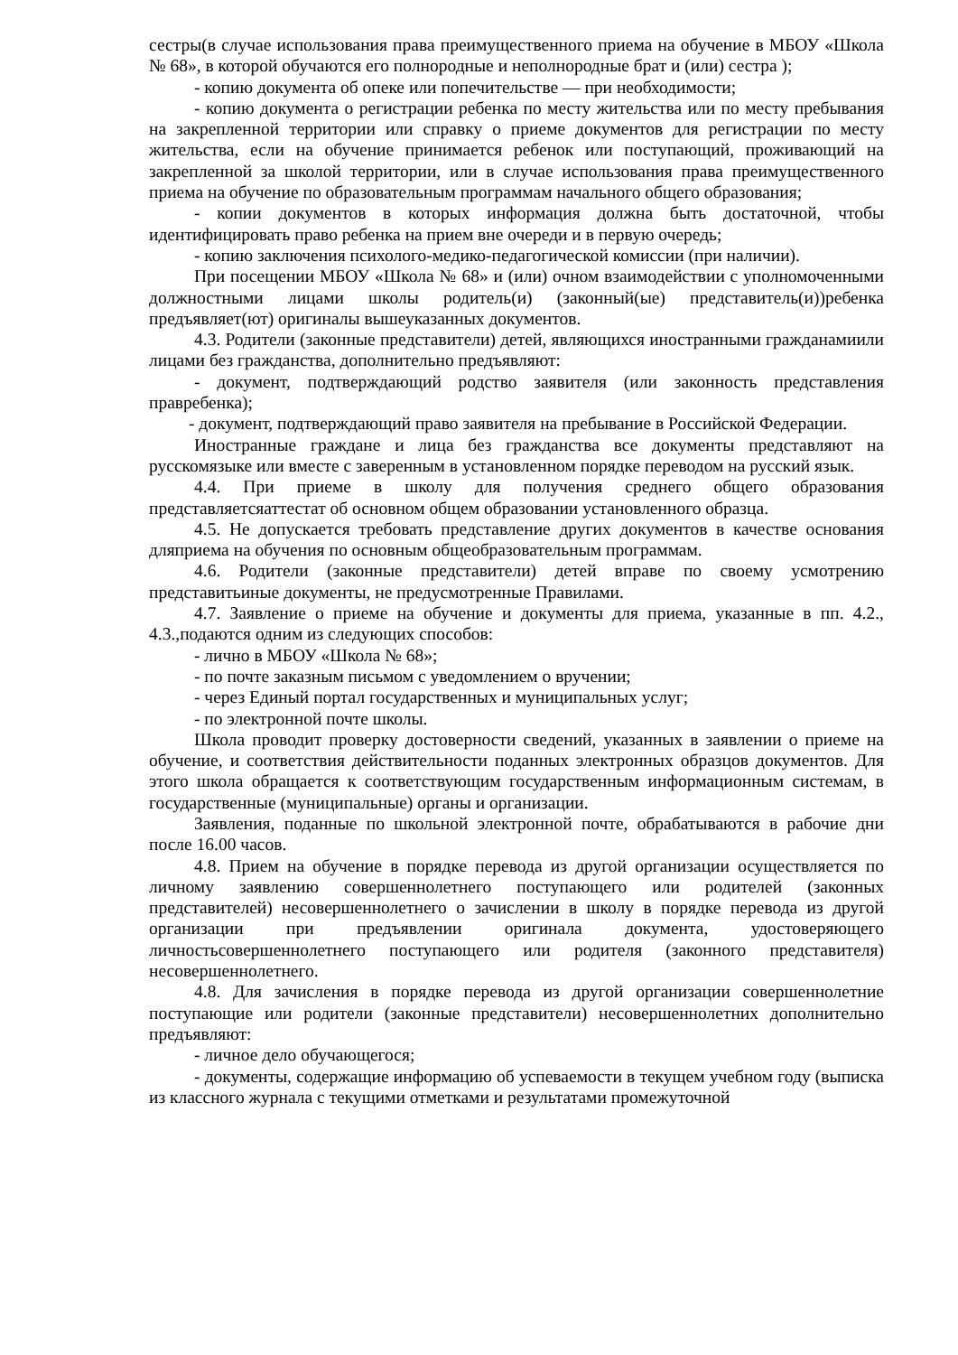сестры(в случае использования права преимущественного приема на обучение в МБОУ «Школа № 68», в которой обучаются его полнородные и неполнородные брат и (или) сестра );
- копию документа об опеке или попечительстве — при необходимости;
- копию документа о регистрации ребенка по месту жительства или по месту пребывания на закрепленной территории или справку о приеме документов для регистрации по месту жительства, если на обучение принимается ребенок или поступающий, проживающий на закрепленной за школой территории, или в случае использования права преимущественного приема на обучение по образовательным программам начального общего образования;
- копии документов в которых информация должна быть достаточной, чтобы идентифицировать право ребенка на прием вне очереди и в первую очередь;
- копию заключения психолого-медико-педагогической комиссии (при наличии).
При посещении МБОУ «Школа № 68» и (или) очном взаимодействии с уполномоченными должностными лицами школы родитель(и) (законный(ые) представитель(и))ребенка предъявляет(ют) оригиналы вышеуказанных документов.
4.3. Родители (законные представители) детей, являющихся иностранными гражданамиили лицами без гражданства, дополнительно предъявляют:
- документ, подтверждающий родство заявителя (или законность представления правребенка);
- документ, подтверждающий право заявителя на пребывание в Российской Федерации.
Иностранные граждане и лица без гражданства все документы представляют на русскомязыке или вместе с заверенным в установленном порядке переводом на русский язык.
4.4. При приеме в школу для получения среднего общего образования представляетсяаттестат об основном общем образовании установленного образца.
4.5. Не допускается требовать представление других документов в качестве основания дляприема на обучения по основным общеобразовательным программам.
4.6. Родители (законные представители) детей вправе по своему усмотрению представитьиные документы, не предусмотренные Правилами.
4.7. Заявление о приеме на обучение и документы для приема, указанные в пп. 4.2., 4.3.,подаются одним из следующих способов:
- лично в МБОУ «Школа № 68»;
- по почте заказным письмом с уведомлением о вручении;
- через Единый портал государственных и муниципальных услуг;
- по электронной почте школы.
Школа проводит проверку достоверности сведений, указанных в заявлении о приеме на обучение, и соответствия действительности поданных электронных образцов документов. Для этого школа обращается к соответствующим государственным информационным системам, в государственные (муниципальные) органы и организации.
Заявления, поданные по школьной электронной почте, обрабатываются в рабочие дни после 16.00 часов.
4.8. Прием на обучение в порядке перевода из другой организации осуществляется по личному заявлению совершеннолетнего поступающего или родителей (законных представителей) несовершеннолетнего о зачислении в школу в порядке перевода из другой организации при предъявлении оригинала документа, удостоверяющего личностьсовершеннолетнего поступающего или родителя (законного представителя) несовершеннолетнего.
4.8. Для зачисления в порядке перевода из другой организации совершеннолетние поступающие или родители (законные представители) несовершеннолетних дополнительно предъявляют:
- личное дело обучающегося;
- документы, содержащие информацию об успеваемости в текущем учебном году (выписка из классного журнала с текущими отметками и результатами промежуточной